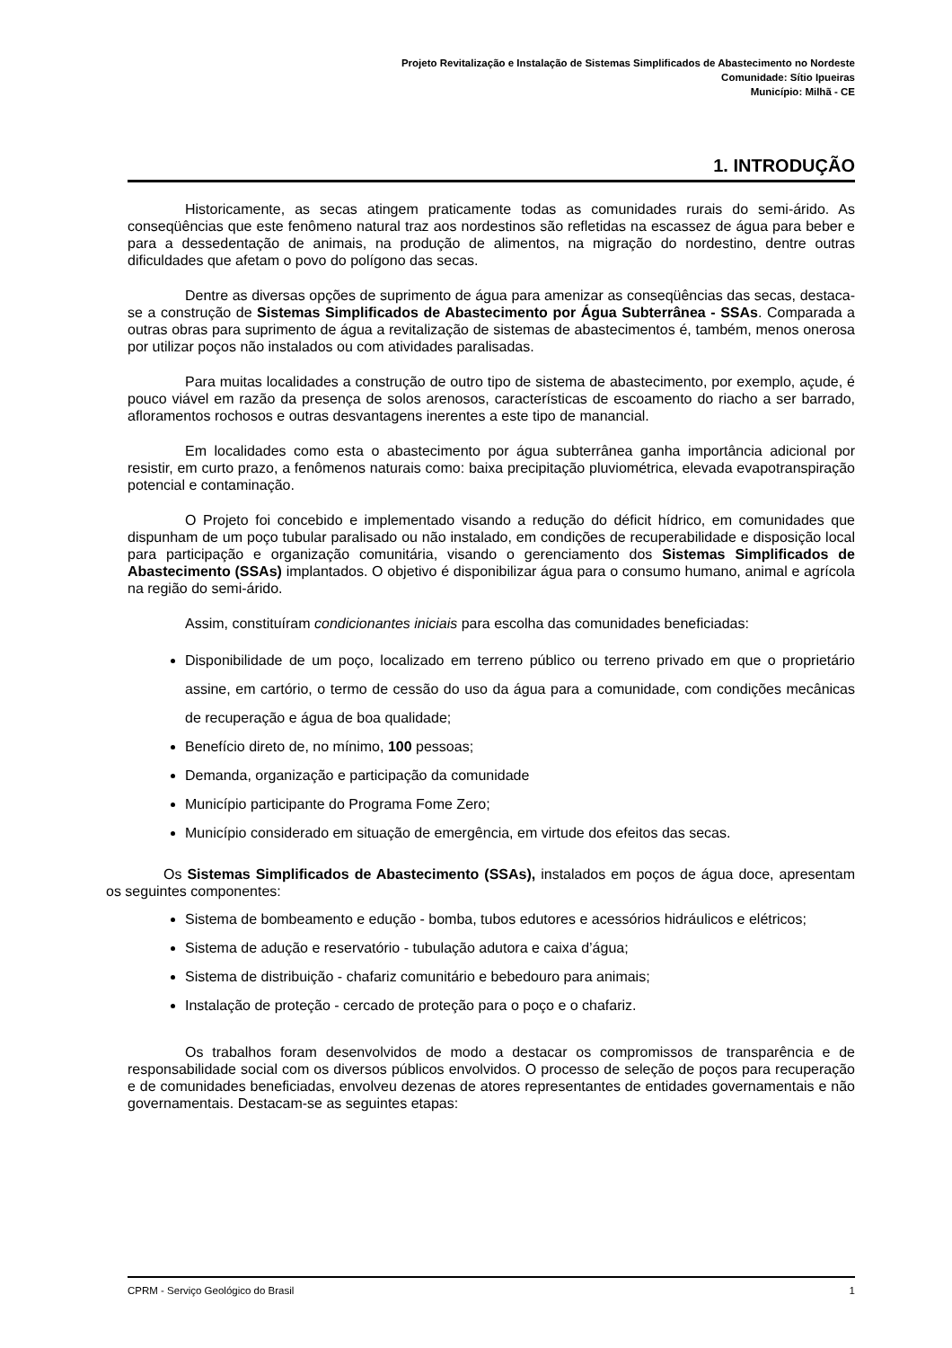Projeto Revitalização e Instalação de Sistemas Simplificados de Abastecimento no Nordeste
Comunidade: Sítio Ipueiras
Município: Milhã - CE
1. INTRODUÇÃO
Historicamente, as secas atingem praticamente todas as comunidades rurais do semi-árido. As conseqüências que este fenômeno natural traz aos nordestinos são refletidas na escassez de água para beber e para a dessedentação de animais, na produção de alimentos, na migração do nordestino, dentre outras dificuldades que afetam o povo do polígono das secas.
Dentre as diversas opções de suprimento de água para amenizar as conseqüências das secas, destaca-se a construção de Sistemas Simplificados de Abastecimento por Água Subterrânea - SSAs. Comparada a outras obras para suprimento de água a revitalização de sistemas de abastecimentos é, também, menos onerosa por utilizar poços não instalados ou com atividades paralisadas.
Para muitas localidades a construção de outro tipo de sistema de abastecimento, por exemplo, açude, é pouco viável em razão da presença de solos arenosos, características de escoamento do riacho a ser barrado, afloramentos rochosos e outras desvantagens inerentes a este tipo de manancial.
Em localidades como esta o abastecimento por água subterrânea ganha importância adicional por resistir, em curto prazo, a fenômenos naturais como: baixa precipitação pluviométrica, elevada evapotranspiração potencial e contaminação.
O Projeto foi concebido e implementado visando a redução do déficit hídrico, em comunidades que dispunham de um poço tubular paralisado ou não instalado, em condições de recuperabilidade e disposição local para participação e organização comunitária, visando o gerenciamento dos Sistemas Simplificados de Abastecimento (SSAs) implantados. O objetivo é disponibilizar água para o consumo humano, animal e agrícola na região do semi-árido.
Assim, constituíram condicionantes iniciais para escolha das comunidades beneficiadas:
Disponibilidade de um poço, localizado em terreno público ou terreno privado em que o proprietário assine, em cartório, o termo de cessão do uso da água para a comunidade, com condições mecânicas de recuperação e água de boa qualidade;
Benefício direto de, no mínimo, 100 pessoas;
Demanda, organização e participação da comunidade
Município participante do Programa Fome Zero;
Município considerado em situação de emergência, em virtude dos efeitos das secas.
Os Sistemas Simplificados de Abastecimento (SSAs), instalados em poços de água doce, apresentam os seguintes componentes:
Sistema de bombeamento e edução - bomba, tubos edutores e acessórios hidráulicos e elétricos;
Sistema de adução e reservatório - tubulação adutora e caixa d’água;
Sistema de distribuição - chafariz comunitário e bebedouro para animais;
Instalação de proteção - cercado de proteção para o poço e o chafariz.
Os trabalhos foram desenvolvidos de modo a destacar os compromissos de transparência e de responsabilidade social com os diversos públicos envolvidos. O processo de seleção de poços para recuperação e de comunidades beneficiadas, envolveu dezenas de atores representantes de entidades governamentais e não governamentais. Destacam-se as seguintes etapas:
CPRM - Serviço Geológico do Brasil 1